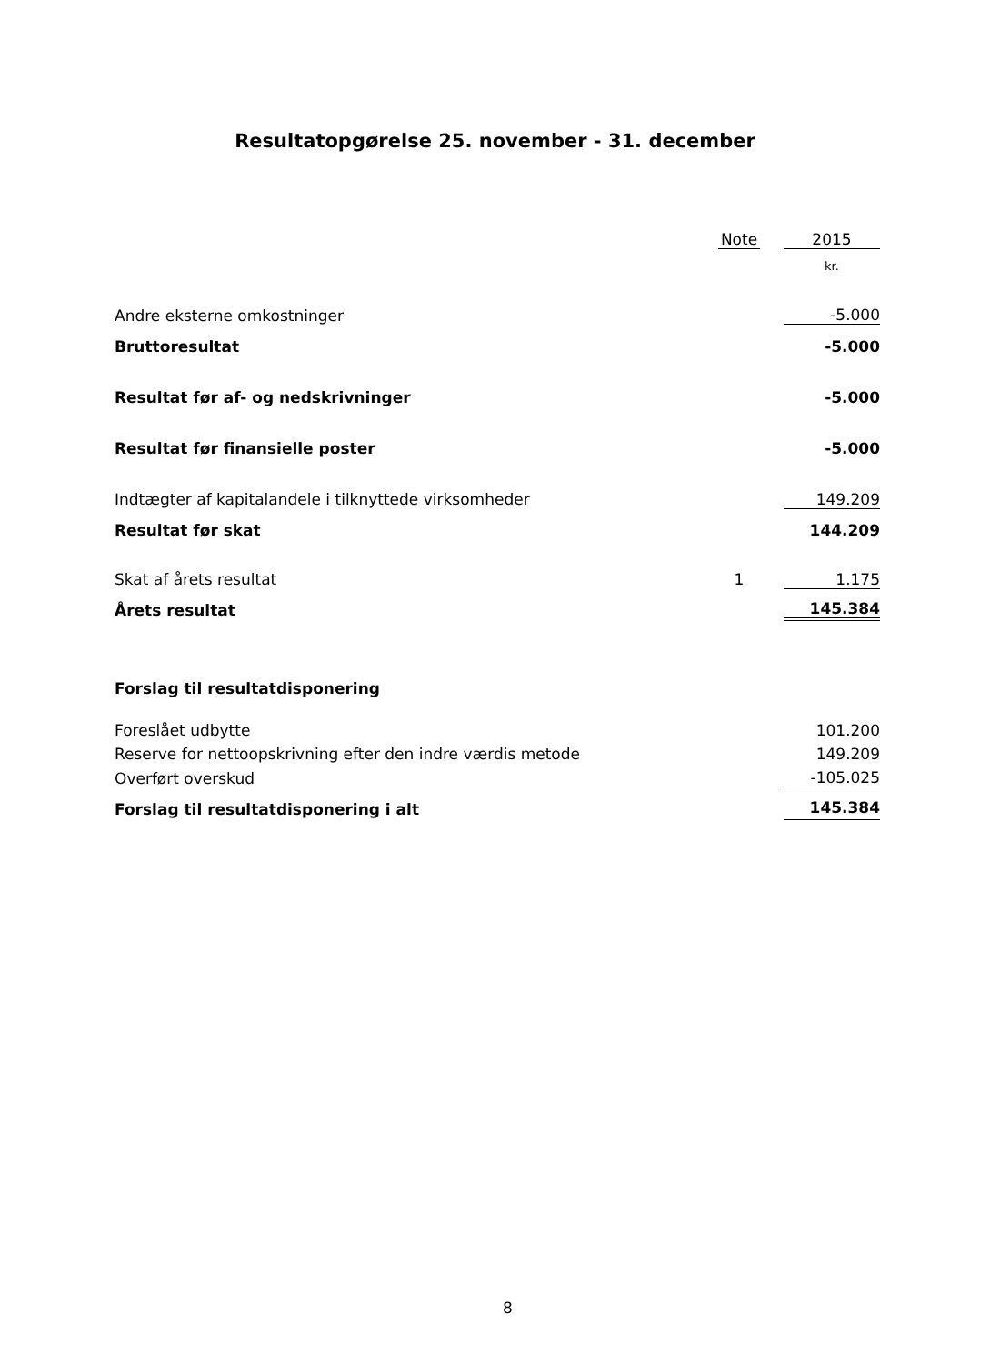Resultatopgørelse 25. november - 31. december
| | Note | | 2015 |
| --- | --- | --- | --- |
| | | | kr. |
| Andre eksterne omkostninger | | | -5.000 |
| Bruttoresultat | | | -5.000 |
| Resultat før af- og nedskrivninger | | | -5.000 |
| Resultat før finansielle poster | | | -5.000 |
| Indtægter af kapitalandele i tilknyttede virksomheder | | | 149.209 |
| Resultat før skat | | | 144.209 |
| Skat af årets resultat | 1 | | 1.175 |
| Årets resultat | | | 145.384 |
| Forslag til resultatdisponering | | | |
| Foreslået udbytte | | | 101.200 |
| Reserve for nettoopskrivning efter den indre værdis metode | | | 149.209 |
| Overført overskud | | | -105.025 |
| Forslag til resultatdisponering i alt | | | 145.384 |
8